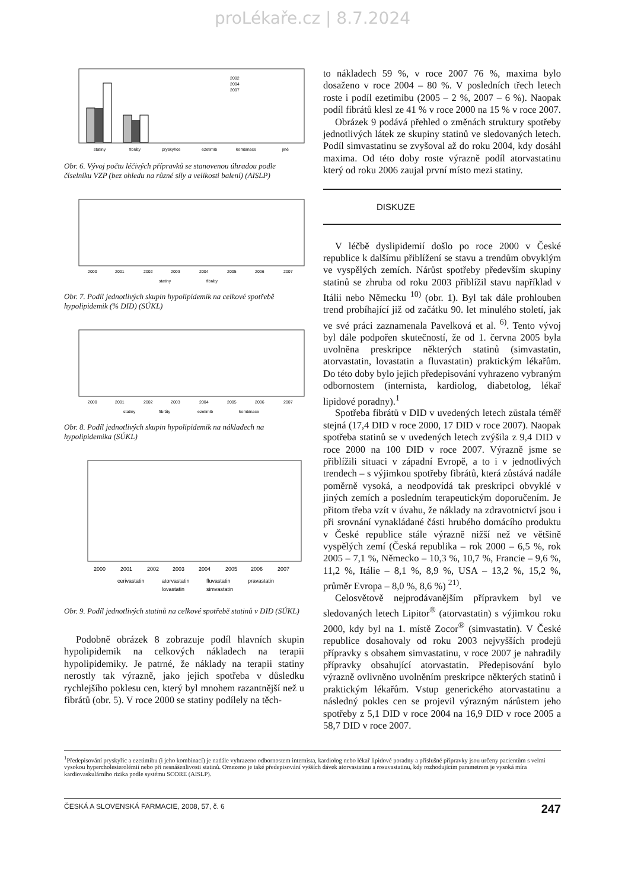proLékaře.cz | 8.7.2024
statiny
fibráty
pryskyřice
ezetimib
kombinace
jiné
2002
2004
2007
Obr. 6. Vývoj počtu léčivých přípravků se stanovenou úhradou podle číselníku VZP (bez ohledu na různé síly a velikosti balení) (AISLP)
2000
2001
2002
2003
2004
2005
2006
2007
statiny
fibráty
Obr. 7. Podíl jednotlivých skupin hypolipidemik na celkové spotřebě hypolipidemik (% DID) (SÚKL)
2000
2001
2002
2003
2004
2005
2006
2007
statiny
fibráty
ezetimib
kombinace
Obr. 8. Podíl jednotlivých skupin hypolipidemik na nákladech na hypolipidemika (SÚKL)
2000
2001
2002
2003
2004
2005
2006
2007
cerivastatin
atorvastatin
fluvastatin
pravastatin
lovastatin
simvastatin
Obr. 9. Podíl jednotlivých statinů na celkové spotřebě statinů v DID (SÚKL)
Podobně obrázek 8 zobrazuje podíl hlavních skupin hypolipidemik na celkových nákladech na terapii hypolipidemiky. Je patrné, že náklady na terapii statiny nerostly tak výrazně, jako jejich spotřeba v důsledku rychlejšího poklesu cen, který byl mnohem razantnější než u fibrátů (obr. 5). V roce 2000 se statiny podílely na těch-
to nákladech 59 %, v roce 2007 76 %, maxima bylo dosaženo v roce 2004 – 80 %. V posledních třech letech roste i podíl ezetimibu (2005 – 2 %, 2007 – 6 %). Naopak podíl fibrátů klesl ze 41 % v roce 2000 na 15 % v roce 2007.
Obrázek 9 podává přehled o změnách struktury spotřeby jednotlivých látek ze skupiny statinů ve sledovaných letech. Podíl simvastatinu se zvyšoval až do roku 2004, kdy dosáhl maxima. Od této doby roste výrazně podíl atorvastatinu který od roku 2006 zaujal první místo mezi statiny.
DISKUZE
V léčbě dyslipidemií došlo po roce 2000 v České republice k dalšímu přiblížení se stavu a trendům obvyklým ve vyspělých zemích. Nárůst spotřeby především skupiny statinů se zhruba od roku 2003 přiblížil stavu například v Itálii nebo Německu <sup>10)</sup> (obr. 1). Byl tak dále prohlouben trend probíhající již od začátku 90. let minulého století, jak ve své práci zaznamenala Pavelková et al. <sup>6)</sup>. Tento vývoj byl dále podpořen skutečností, že od 1. června 2005 byla uvolněna preskripce některých statinů (simvastatin, atorvastatin, lovastatin a fluvastatin) praktickým lékařům. Do této doby bylo jejich předepisování vyhrazeno vybraným odbornostem (internista, kardiolog, diabetolog, lékař lipidové poradny).<sup>1</sup>
Spotřeba fibrátů v DID v uvedených letech zůstala téměř stejná (17,4 DID v roce 2000, 17 DID v roce 2007). Naopak spotřeba statinů se v uvedených letech zvýšila z 9,4 DID v roce 2000 na 100 DID v roce 2007. Výrazně jsme se přiblížili situaci v západní Evropě, a to i v jednotlivých trendech – s výjimkou spotřeby fibrátů, která zůstává nadále poměrně vysoká, a neodpovídá tak preskripci obvyklé v jiných zemích a posledním terapeutickým doporučením. Je přitom třeba vzít v úvahu, že náklady na zdravotnictví jsou i při srovnání vynakládané části hrubého domácího produktu v České republice stále výrazně nižší než ve většině vyspělých zemí (Česká republika – rok 2000 – 6,5 %, rok 2005 – 7,1 %, Německo – 10,3 %, 10,7 %, Francie – 9,6 %, 11,2 %, Itálie – 8,1 %, 8,9 %, USA – 13,2 %, 15,2 %, průměr Evropa – 8,0 %, 8,6 %) <sup>21)</sup>.
Celosvětově nejprodávanějším přípravkem byl ve sledovaných letech Lipitor<sup>®</sup> (atorvastatin) s výjimkou roku 2000, kdy byl na 1. místě Zocor<sup>®</sup> (simvastatin). V České republice dosahovaly od roku 2003 nejvyšších prodejů přípravky s obsahem simvastatinu, v roce 2007 je nahradily přípravky obsahující atorvastatin. Předepisování bylo výrazně ovlivněno uvolněním preskripce některých statinů i praktickým lékařům. Vstup generického atorvastatinu a následný pokles cen se projevil výrazným nárůstem jeho spotřeby z 5,1 DID v roce 2004 na 16,9 DID v roce 2005 a 58,7 DID v roce 2007.
<sup>1</sup> Předepisování pryskyřic a ezetimibu (i jeho kombinací) je nadále vyhrazeno odbornostem internista, kardiolog nebo lékař lipidové poradny a příslušné přípravky jsou určeny pacientům s velmi vysokou hypercholesterolémií nebo při nesnášenlivosti statinů. Omezeno je také předepisování vyšších dávek atorvastatinu a rosuvastatinu, kdy rozhodujícím parametrem je vysoká míra kardiovaskulárního rizika podle systému SCORE (AISLP).
ČESKÁ A SLOVENSKÁ FARMACIE, 2008, 57, č. 6 247